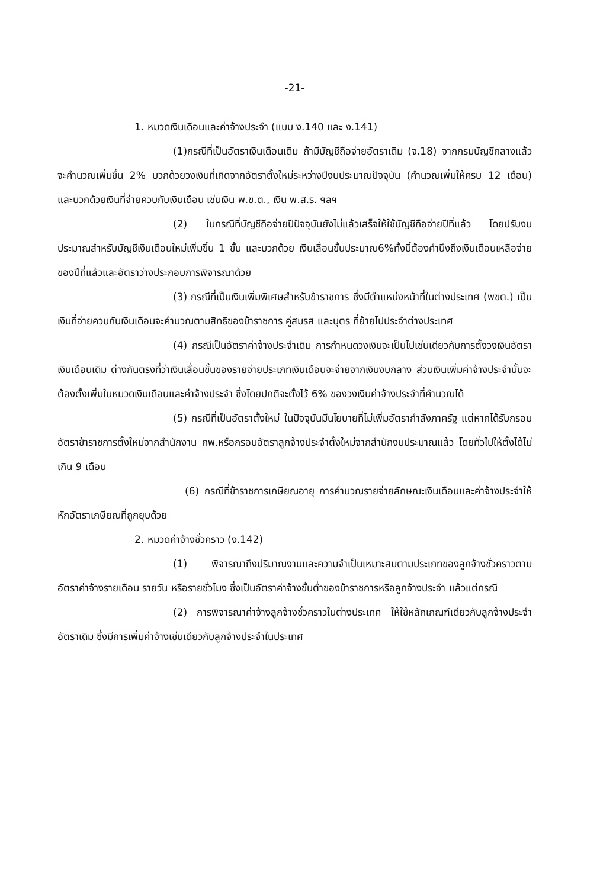-21-
1. หมวดเงินเดือนและค่าจ้างประจำ (แบบ ง.140 และ ง.141)
(1)กรณีที่เป็นอัตราเงินเดือนเดิม ถ้ามีบัญชีถือจ่ายอัตราเดิม (จ.18) จากกรมบัญชีกลางแล้ว จะคำนวณเพิ่มขึ้น 2% บวกด้วยวงเงินที่เกิดจากอัตราตั้งใหม่ระหว่างปีงบประมาณปัจจุบัน (คำนวณเพิ่มให้ครบ 12 เดือน) และบวกด้วยเงินที่จ่ายควบกับเงินเดือน เช่นเงิน พ.ข.ต., เงิน พ.ส.ร. ฯลฯ
(2) ในกรณีที่บัญชีถือจ่ายปีปัจจุบันยังไม่แล้วเสร็จให้ใช้บัญชีถือจ่ายปีที่แล้ว โดยปรับงบประมาณสำหรับบัญชีเงินเดือนใหม่เพิ่มขึ้น 1 ขั้น และบวกด้วย เงินเลื่อนขั้นประมาณ6%ทั้งนี้ต้องคำนึงถึงเงินเดือนเหลือจ่ายของปีที่แล้วและอัตราว่างประกอบการพิจารณาด้วย
(3) กรณีที่เป็นเงินเพิ่มพิเศษสำหรับข้าราชการ ซึ่งมีตำแหน่งหน้าที่ในต่างประเทศ (พขต.) เป็นเงินที่จ่ายควบกับเงินเดือนจะคำนวณตามสิทธิของข้าราชการ คู่สมรส และบุตร ที่ย้ายไปประจำต่างประเทศ
(4) กรณีเป็นอัตราค่าจ้างประจำเดิม การกำหนดวงเงินจะเป็นไปเช่นเดียวกับการตั้งวงเงินอัตราเงินเดือนเดิม ต่างกันตรงที่ว่าเงินเลื่อนขั้นของรายจ่ายประเภทเงินเดือนจะจ่ายจากเงินงบกลาง ส่วนเงินเพิ่มค่าจ้างประจำนั้นจะต้องตั้งเพิ่มในหมวดเงินเดือนและค่าจ้างประจำ ซึ่งโดยปกติจะตั้งไว้ 6% ของวงเงินค่าจ้างประจำที่คำนวณได้
(5) กรณีที่เป็นอัตราตั้งใหม่ ในปัจจุบันมีนโยบายที่ไม่เพิ่มอัตรากำลังภาครัฐ แต่หากได้รับกรอบอัตราข้าราชการตั้งใหม่จากสำนักงาน กพ.หรือกรอบอัตราลูกจ้างประจำตั้งใหม่จากสำนักงบประมาณแล้ว โดยทั่วไปให้ตั้งได้ไม่เกิน 9 เดือน
(6) กรณีที่ข้าราชการเกษียณอายุ การคำนวณรายจ่ายลักษณะเงินเดือนและค่าจ้างประจำให้หักอัตราเกษียณที่ถูกยุบด้วย
2. หมวดค่าจ้างชั่วคราว (ง.142)
(1) พิจารณาถึงปริมาณงานและความจำเป็นเหมาะสมตามประเภทของลูกจ้างชั่วคราวตามอัตราค่าจ้างรายเดือน รายวัน หรือรายชั่วโมง ซึ่งเป็นอัตราค่าจ้างขั้นต่ำของข้าราชการหรือลูกจ้างประจำ แล้วแต่กรณี
(2) การพิจารณาค่าจ้างลูกจ้างชั่วคราวในต่างประเทศ ให้ใช้หลักเกณฑ์เดียวกับลูกจ้างประจำอัตราเดิม ซึ่งมีการเพิ่มค่าจ้างเช่นเดียวกับลูกจ้างประจำในประเทศ